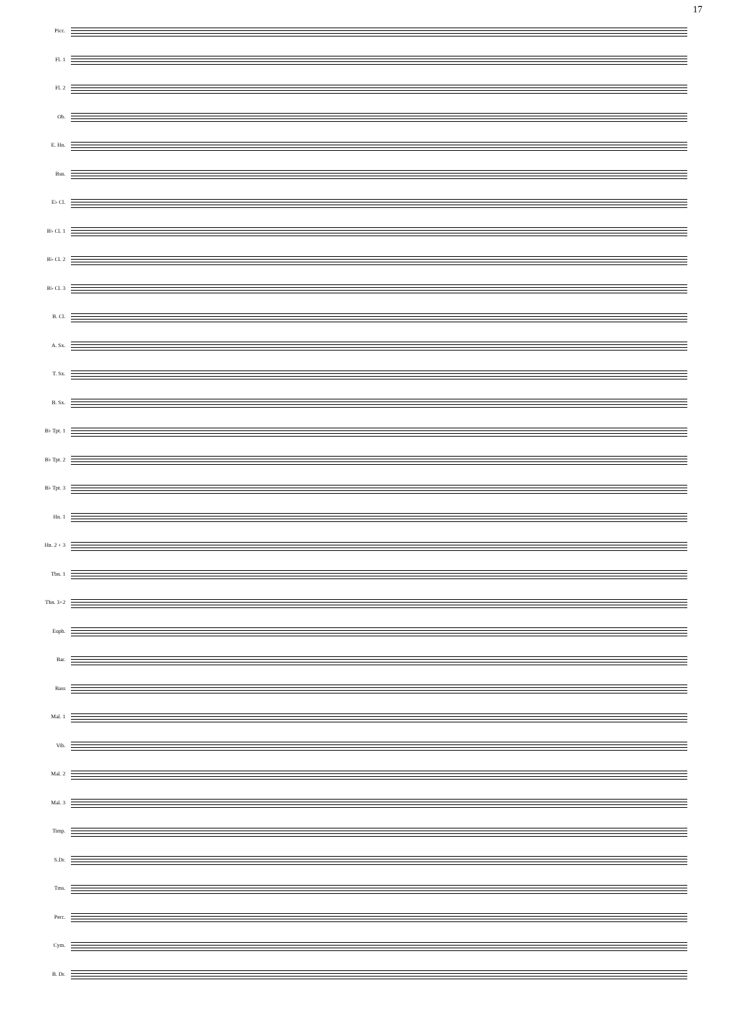17
Picc.
Fl. 1
Fl. 2
Ob.
E. Hn.
Bsn.
E♭ Cl.
B♭ Cl. 1
B♭ Cl. 2
B♭ Cl. 3
B. Cl.
A. Sx.
T. Sx.
B. Sx.
B♭ Tpt. 1
B♭ Tpt. 2
B♭ Tpt. 3
Hn. 1
Hn. 2 + 3
Tbn. 1
Tbn. 3+2
Euph.
Bar.
Bass
Mal. 1
Vib.
Mal. 2
Mal. 3
Timp.
S.Dr.
Tms.
Perc.
Cym.
B. Dr.